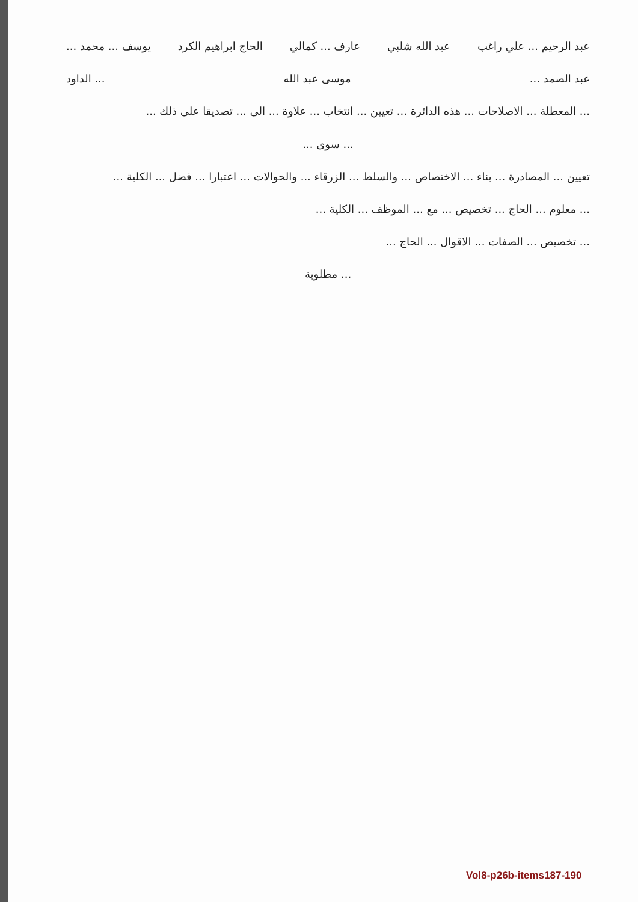عبد الرحيم ... علي راغب عبد الله شلبي عارف ... كمالي الحاج ابراهيم الكرد يوسف ... محمد ...
عبد الصمد ... موسى عبد الله... الداود
... المعطلة ... الاصلاحات ... هذه الدائرة ... تعيين ... انتخاب ... علاوة ... الى ... تصديقا على ذلك ...
... سوى ...
تعيين ... المصادرة ... بناء ... الاختصاص ... والسلط ... الزرقاء ... والحوالات ... اعتبارا ... فضل ... الكلية ...
... معلوم ... الحاج ... تخصيص ... مع ... الموظف ... الكلية ...
... تخصيص ... الصفات ... الاقوال ... الحاج ...
... مطلوبة
Vol8-p26b-items187-190